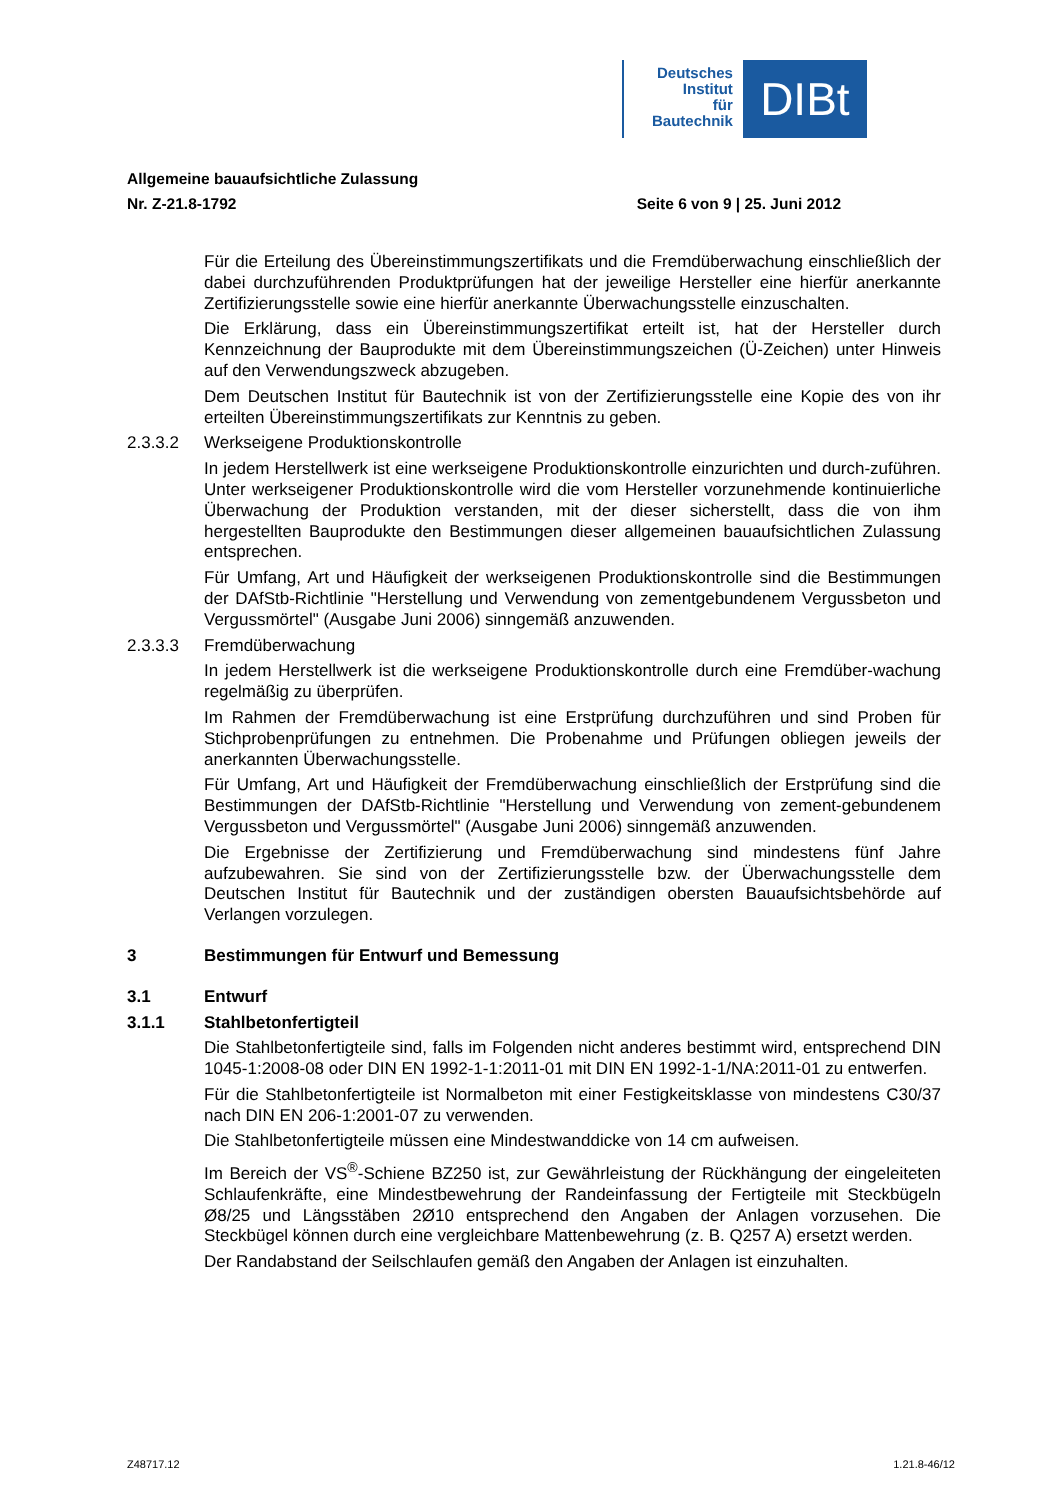Deutsches
Institut
für
Bautechnik
DIBt
Allgemeine bauaufsichtliche Zulassung
Nr. Z-21.8-1792 Seite 6 von 9 | 25. Juni 2012
Für die Erteilung des Übereinstimmungszertifikats und die Fremdüberwachung einschließlich der dabei durchzuführenden Produktprüfungen hat der jeweilige Hersteller eine hierfür anerkannte Zertifizierungsstelle sowie eine hierfür anerkannte Überwachungsstelle einzuschalten.
Die Erklärung, dass ein Übereinstimmungszertifikat erteilt ist, hat der Hersteller durch Kennzeichnung der Bauprodukte mit dem Übereinstimmungszeichen (Ü-Zeichen) unter Hinweis auf den Verwendungszweck abzugeben.
Dem Deutschen Institut für Bautechnik ist von der Zertifizierungsstelle eine Kopie des von ihr erteilten Übereinstimmungszertifikats zur Kenntnis zu geben.
2.3.3.2 Werkseigene Produktionskontrolle
In jedem Herstellwerk ist eine werkseigene Produktionskontrolle einzurichten und durch-zuführen. Unter werkseigener Produktionskontrolle wird die vom Hersteller vorzunehmende kontinuierliche Überwachung der Produktion verstanden, mit der dieser sicherstellt, dass die von ihm hergestellten Bauprodukte den Bestimmungen dieser allgemeinen bauaufsichtlichen Zulassung entsprechen.
Für Umfang, Art und Häufigkeit der werkseigenen Produktionskontrolle sind die Bestimmungen der DAfStb-Richtlinie "Herstellung und Verwendung von zementgebundenem Vergussbeton und Vergussmörtel" (Ausgabe Juni 2006) sinngemäß anzuwenden.
2.3.3.3 Fremdüberwachung
In jedem Herstellwerk ist die werkseigene Produktionskontrolle durch eine Fremdüber-wachung regelmäßig zu überprüfen.
Im Rahmen der Fremdüberwachung ist eine Erstprüfung durchzuführen und sind Proben für Stichprobenprüfungen zu entnehmen. Die Probenahme und Prüfungen obliegen jeweils der anerkannten Überwachungsstelle.
Für Umfang, Art und Häufigkeit der Fremdüberwachung einschließlich der Erstprüfung sind die Bestimmungen der DAfStb-Richtlinie "Herstellung und Verwendung von zement-gebundenem Vergussbeton und Vergussmörtel" (Ausgabe Juni 2006) sinngemäß anzuwenden.
Die Ergebnisse der Zertifizierung und Fremdüberwachung sind mindestens fünf Jahre aufzubewahren. Sie sind von der Zertifizierungsstelle bzw. der Überwachungsstelle dem Deutschen Institut für Bautechnik und der zuständigen obersten Bauaufsichtsbehörde auf Verlangen vorzulegen.
3 Bestimmungen für Entwurf und Bemessung
3.1 Entwurf
3.1.1 Stahlbetonfertigteil
Die Stahlbetonfertigteile sind, falls im Folgenden nicht anderes bestimmt wird, entsprechend DIN 1045-1:2008-08 oder DIN EN 1992-1-1:2011-01 mit DIN EN 1992-1-1/NA:2011-01 zu entwerfen.
Für die Stahlbetonfertigteile ist Normalbeton mit einer Festigkeitsklasse von mindestens C30/37 nach DIN EN 206-1:2001-07 zu verwenden.
Die Stahlbetonfertigteile müssen eine Mindestwanddicke von 14 cm aufweisen.
Im Bereich der VS<sup>®</sup>-Schiene BZ250 ist, zur Gewährleistung der Rückhängung der eingeleiteten Schlaufenkräfte, eine Mindestbewehrung der Randeinfassung der Fertigteile mit Steckbügeln Ø8/25 und Längsstäben 2Ø10 entsprechend den Angaben der Anlagen vorzusehen. Die Steckbügel können durch eine vergleichbare Mattenbewehrung (z. B. Q257 A) ersetzt werden.
Der Randabstand der Seilschlaufen gemäß den Angaben der Anlagen ist einzuhalten.
Z48717.12 1.21.8-46/12